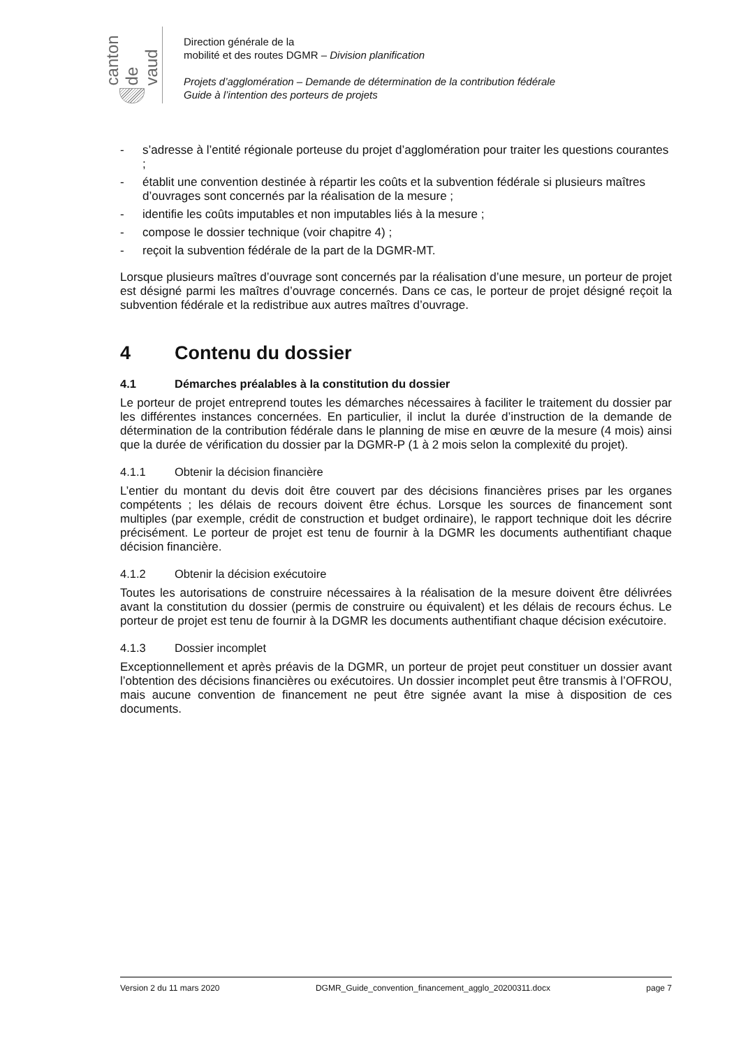canton de vaud
Direction générale de la
mobilité et des routes DGMR – Division planification
Projets d’agglomération – Demande de détermination de la contribution fédérale
Guide à l’intention des porteurs de projets
- s’adresse à l’entité régionale porteuse du projet d’agglomération pour traiter les questions courantes ;
- établit une convention destinée à répartir les coûts et la subvention fédérale si plusieurs maîtres d’ouvrages sont concernés par la réalisation de la mesure ;
- identifie les coûts imputables et non imputables liés à la mesure ;
- compose le dossier technique (voir chapitre 4) ;
- reçoit la subvention fédérale de la part de la DGMR-MT.
Lorsque plusieurs maîtres d’ouvrage sont concernés par la réalisation d’une mesure, un porteur de projet est désigné parmi les maîtres d’ouvrage concernés. Dans ce cas, le porteur de projet désigné reçoit la subvention fédérale et la redistribue aux autres maîtres d’ouvrage.
4 Contenu du dossier
4.1 Démarches préalables à la constitution du dossier
Le porteur de projet entreprend toutes les démarches nécessaires à faciliter le traitement du dossier par les différentes instances concernées. En particulier, il inclut la durée d’instruction de la demande de détermination de la contribution fédérale dans le planning de mise en œuvre de la mesure (4 mois) ainsi que la durée de vérification du dossier par la DGMR-P (1 à 2 mois selon la complexité du projet).
4.1.1 Obtenir la décision financière
L’entier du montant du devis doit être couvert par des décisions financières prises par les organes compétents ; les délais de recours doivent être échus. Lorsque les sources de financement sont multiples (par exemple, crédit de construction et budget ordinaire), le rapport technique doit les décrire précisément. Le porteur de projet est tenu de fournir à la DGMR les documents authentifiant chaque décision financière.
4.1.2 Obtenir la décision exécutoire
Toutes les autorisations de construire nécessaires à la réalisation de la mesure doivent être délivrées avant la constitution du dossier (permis de construire ou équivalent) et les délais de recours échus. Le porteur de projet est tenu de fournir à la DGMR les documents authentifiant chaque décision exécutoire.
4.1.3 Dossier incomplet
Exceptionnellement et après préavis de la DGMR, un porteur de projet peut constituer un dossier avant l’obtention des décisions financières ou exécutoires. Un dossier incomplet peut être transmis à l’OFROU, mais aucune convention de financement ne peut être signée avant la mise à disposition de ces documents.
Version 2 du 11 mars 2020 DGMR_Guide_convention_financement_agglo_20200311.docx page 7